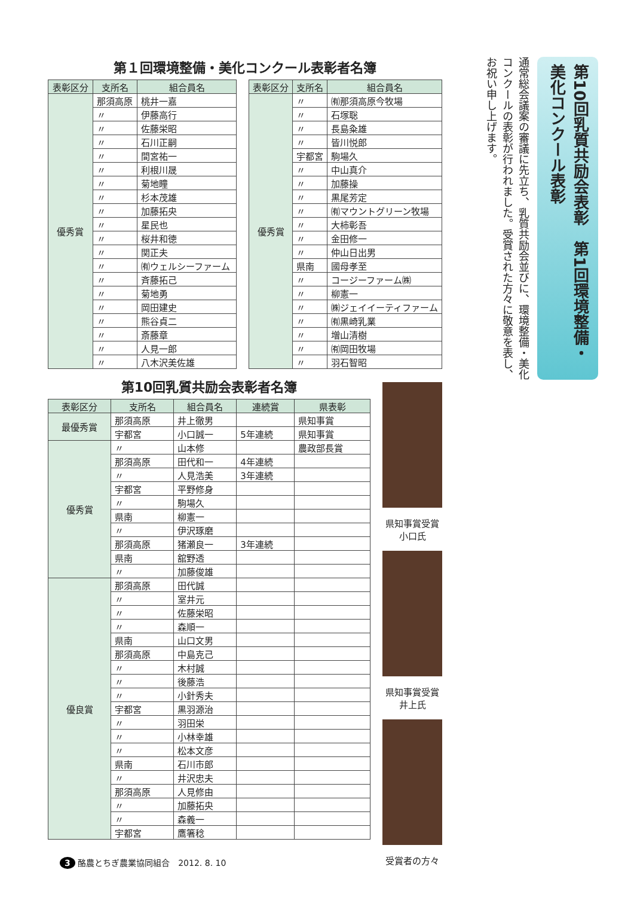第10回乳質共励会表彰　第1回環境整備・美化コンクール表彰
通常総会議案の審議に先立ち、乳質共励会並びに、環境整備・美化コンクールの表彰が行われました。受賞された方々に敬意を表し、お祝い申し上げます。
第１回環境整備・美化コンクール表彰者名簿
| 表彰区分 | 支所名 | 組合員名 |
| --- | --- | --- |
| 優秀賞 | 那須高原 | 桃井一嘉 |
| | 〃 | 伊藤高行 |
| | 〃 | 佐藤栄昭 |
| | 〃 | 石川正嗣 |
| | 〃 | 間宮祐一 |
| | 〃 | 利根川晟 |
| | 〃 | 菊地瞳 |
| | 〃 | 杉本茂雄 |
| | 〃 | 加藤拓央 |
| | 〃 | 星民也 |
| | 〃 | 桜井和徳 |
| | 〃 | 関正夫 |
| | 〃 | ㈲ウェルシーファーム |
| | 〃 | 斉藤拓己 |
| | 〃 | 菊地勇 |
| | 〃 | 岡田建史 |
| | 〃 | 熊谷貞二 |
| | 〃 | 斎藤章 |
| | 〃 | 人見一郎 |
| | 〃 | 八木沢美佐雄 |
| 表彰区分 | 支所名 | 組合員名 |
| --- | --- | --- |
| 優秀賞 | 〃 | ㈲那須高原今牧場 |
| | 〃 | 石塚聡 |
| | 〃 | 長島粂雄 |
| | 〃 | 皆川悦郎 |
| | 宇都宮 | 駒場久 |
| | 〃 | 中山真介 |
| | 〃 | 加藤操 |
| | 〃 | 黒尾芳定 |
| | 〃 | ㈲マウントグリーン牧場 |
| | 〃 | 大柿彰吾 |
| | 〃 | 金田修一 |
| | 〃 | 仲山日出男 |
| | 県南 | 國母孝至 |
| | 〃 | コージーファーム㈱ |
| | 〃 | 柳憲一 |
| | 〃 | ㈱ジェイイーティファーム |
| | 〃 | ㈲黒崎乳業 |
| | 〃 | 増山清樹 |
| | 〃 | ㈲岡田牧場 |
| | 〃 | 羽石智昭 |
第10回乳質共励会表彰者名簿
| 表彰区分 | 支所名 | 組合員名 | 連続賞 | 県表彰 |
| --- | --- | --- | --- | --- |
| 最優秀賞 | 那須高原 | 井上徹男 | | 県知事賞 |
| | 宇都宮 | 小口誠一 | 5年連続 | 県知事賞 |
| 優秀賞 | 〃 | 山本修 | | 農政部長賞 |
| | 那須高原 | 田代和一 | 4年連続 | |
| | 〃 | 人見浩美 | 3年連続 | |
| | 宇都宮 | 平野修身 | | |
| | 〃 | 駒場久 | | |
| | 県南 | 柳憲一 | | |
| | 〃 | 伊沢琢磨 | | |
| | 那須高原 | 猪瀬良一 | 3年連続 | |
| | 県南 | 舘野透 | | |
| | 〃 | 加藤俊雄 | | |
| 優良賞 | 那須高原 | 田代誠 | | |
| | 〃 | 室井元 | | |
| | 〃 | 佐藤栄昭 | | |
| | 〃 | 森順一 | | |
| | 県南 | 山口文男 | | |
| | 那須高原 | 中島克己 | | |
| | 〃 | 木村誠 | | |
| | 〃 | 後藤浩 | | |
| | 〃 | 小針秀夫 | | |
| | 宇都宮 | 黒羽源治 | | |
| | 〃 | 羽田栄 | | |
| | 〃 | 小林幸雄 | | |
| | 〃 | 松本文彦 | | |
| | 県南 | 石川市郎 | | |
| | 〃 | 井沢忠夫 | | |
| | 那須高原 | 人見修由 | | |
| | 〃 | 加藤拓央 | | |
| | 〃 | 森義一 | | |
| | 宇都宮 | 鷹箸稔 | | |
県知事賞受賞　小口氏
県知事賞受賞　井上氏
受賞者の方々
3 酪農とちぎ農業協同組合　2012. 8. 10